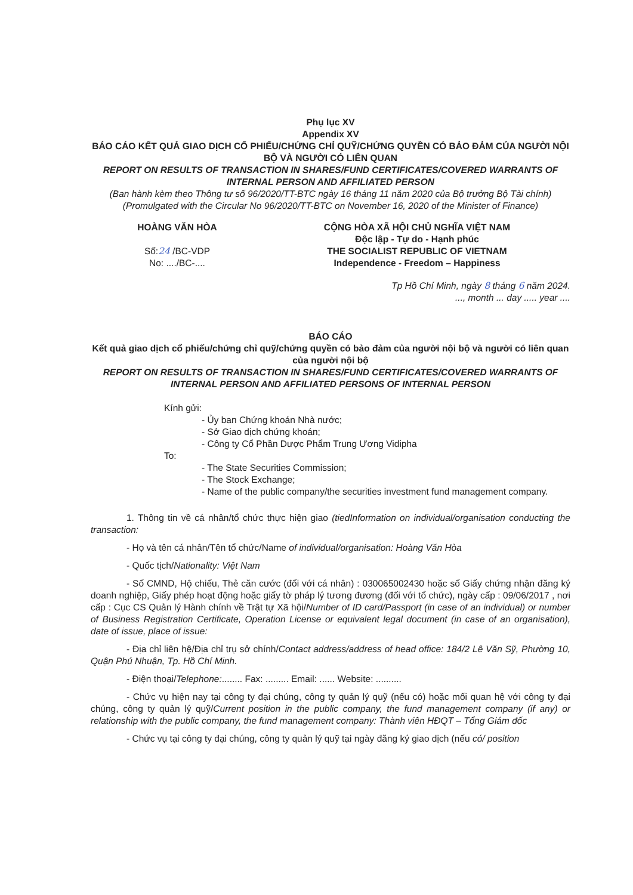Phụ lục XV
Appendix XV
BÁO CÁO KẾT QUẢ GIAO DỊCH CỔ PHIẾU/CHỨNG CHỈ QUỸ/CHỨNG QUYỀN CÓ BẢO ĐẢM CỦA NGƯỜI NỘI BỘ VÀ NGƯỜI CÓ LIÊN QUAN
REPORT ON RESULTS OF TRANSACTION IN SHARES/FUND CERTIFICATES/COVERED WARRANTS OF INTERNAL PERSON AND AFFILIATED PERSON
(Ban hành kèm theo Thông tư số 96/2020/TT-BTC ngày 16 tháng 11 năm 2020 của Bộ trưởng Bộ Tài chính)
(Promulgated with the Circular No 96/2020/TT-BTC on November 16, 2020 of the Minister of Finance)
HOÀNG VĂN HÒA
Số:24 /BC-VDP
No: ..../BC-....
CỘNG HÒA XÃ HỘI CHỦ NGHĨA VIỆT NAM
Độc lập - Tự do - Hạnh phúc
THE SOCIALIST REPUBLIC OF VIETNAM
Independence - Freedom – Happiness
Tp Hồ Chí Minh, ngày 8 tháng 6 năm 2024.
..., month ... day ..... year ....
BÁO CÁO
Kết quả giao dịch cổ phiếu/chứng chỉ quỹ/chứng quyền có bảo đảm của người nội bộ và người có liên quan của người nội bộ
REPORT ON RESULTS OF TRANSACTION IN SHARES/FUND CERTIFICATES/COVERED WARRANTS OF INTERNAL PERSON AND AFFILIATED PERSONS OF INTERNAL PERSON
Kính gửi:
- Ủy ban Chứng khoán Nhà nước;
- Sở Giao dịch chứng khoán;
- Công ty Cổ Phần Dược Phẩm Trung Ương Vidipha
To:
- The State Securities Commission;
- The Stock Exchange;
- Name of the public company/the securities investment fund management company.
1. Thông tin về cá nhân/tổ chức thực hiện giao (tiedInformation on individual/organisation conducting the transaction:
- Họ và tên cá nhân/Tên tổ chức/Name of individual/organisation: Hoàng Văn Hòa
- Quốc tịch/Nationality: Việt Nam
- Số CMND, Hộ chiếu, Thẻ căn cước (đối với cá nhân) : 030065002430 hoặc số Giấy chứng nhận đăng ký doanh nghiệp, Giấy phép hoạt động hoặc giấy tờ pháp lý tương đương (đối với tổ chức), ngày cấp : 09/06/2017 , nơi cấp : Cục CS Quản lý Hành chính về Trật tự Xã hội/Number of ID card/Passport (in case of an individual) or number of Business Registration Certificate, Operation License or equivalent legal document (in case of an organisation), date of issue, place of issue:
- Địa chỉ liên hệ/Địa chỉ trụ sở chính/Contact address/address of head office: 184/2 Lê Văn Sỹ, Phường 10, Quận Phú Nhuận, Tp. Hồ Chí Minh.
- Điện thoại/Telephone:........ Fax: ......... Email: ...... Website: ..........
- Chức vụ hiện nay tại công ty đại chúng, công ty quản lý quỹ (nếu có) hoặc mối quan hệ với công ty đại chúng, công ty quản lý quỹ/Current position in the public company, the fund management company (if any) or relationship with the public company, the fund management company: Thành viên HĐQT – Tổng Giám đốc
- Chức vụ tại công ty đại chúng, công ty quản lý quỹ tại ngày đăng ký giao dịch (nếu có/ position